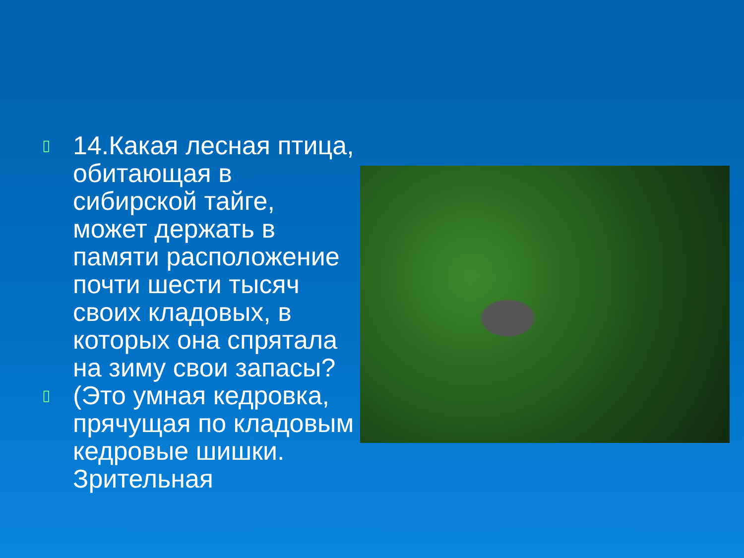▯
14.Какая лесная птица, обитающая в сибирской тайге, может держать в памяти расположение почти шести тысяч своих кладовых, в которых она спрятала на зиму свои запасы?
▯
(Это умная кедровка, прячущая по кладовым кедровые шишки. Зрительная